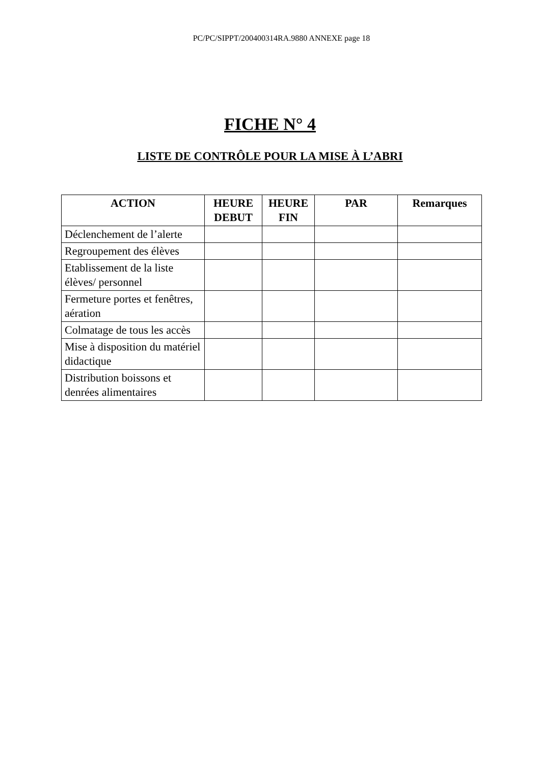PC/PC/SIPPT/200400314RA.9880 ANNEXE page 18
FICHE N° 4
LISTE DE CONTRÔLE POUR LA MISE À L’ABRI
| ACTION | HEURE DEBUT | HEURE FIN | PAR | Remarques |
| --- | --- | --- | --- | --- |
| Déclenchement de l’alerte | | | | |
| Regroupement des élèves | | | | |
| Etablissement de la liste élèves/ personnel | | | | |
| Fermeture portes et fenêtres, aération | | | | |
| Colmatage de tous les accès | | | | |
| Mise à disposition du matériel didactique | | | | |
| Distribution boissons et denrées alimentaires | | | | |